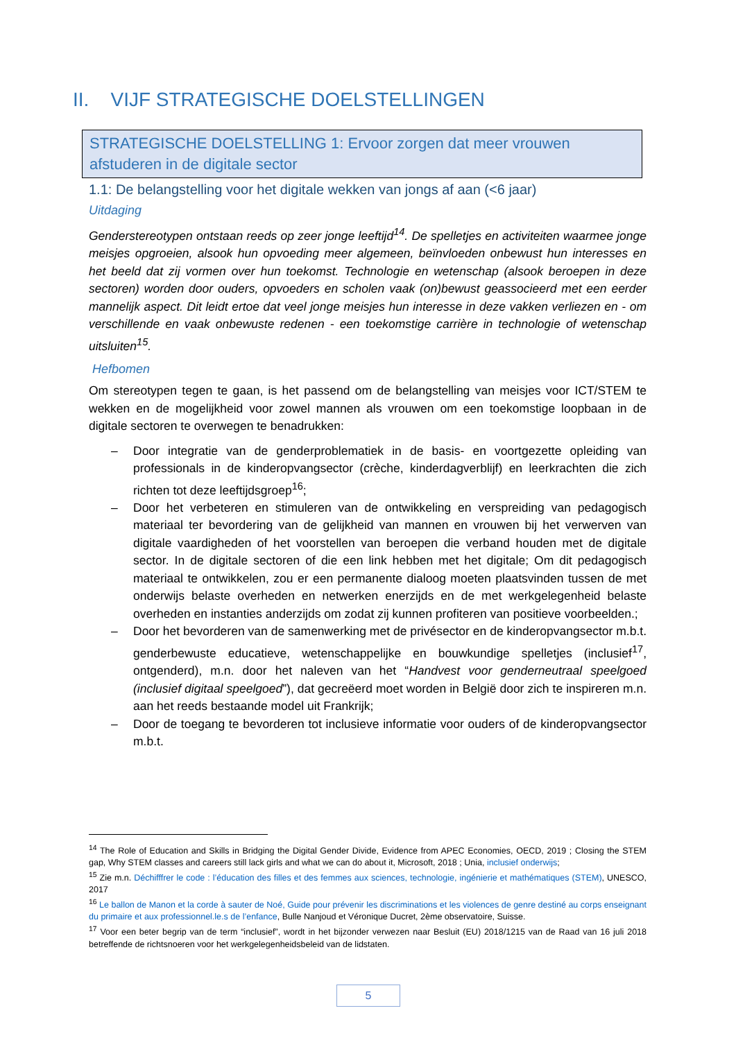II. VIJF STRATEGISCHE DOELSTELLINGEN
STRATEGISCHE DOELSTELLING 1: Ervoor zorgen dat meer vrouwen afstuderen in de digitale sector
1.1: De belangstelling voor het digitale wekken van jongs af aan (<6 jaar)
Uitdaging
Genderstereotypen ontstaan reeds op zeer jonge leeftijd<sup>14</sup>. De spelletjes en activiteiten waarmee jonge meisjes opgroeien, alsook hun opvoeding meer algemeen, beïnvloeden onbewust hun interesses en het beeld dat zij vormen over hun toekomst. Technologie en wetenschap (alsook beroepen in deze sectoren) worden door ouders, opvoeders en scholen vaak (on)bewust geassocieerd met een eerder mannelijk aspect. Dit leidt ertoe dat veel jonge meisjes hun interesse in deze vakken verliezen en - om verschillende en vaak onbewuste redenen - een toekomstige carrière in technologie of wetenschap uitsluiten<sup>15</sup>.
Hefbomen
Om stereotypen tegen te gaan, is het passend om de belangstelling van meisjes voor ICT/STEM te wekken en de mogelijkheid voor zowel mannen als vrouwen om een toekomstige loopbaan in de digitale sectoren te overwegen te benadrukken:
– Door integratie van de genderproblematiek in de basis- en voortgezette opleiding van professionals in de kinderopvangsector (crèche, kinderdagverblijf) en leerkrachten die zich richten tot deze leeftijdsgroep<sup>16</sup>;
– Door het verbeteren en stimuleren van de ontwikkeling en verspreiding van pedagogisch materiaal ter bevordering van de gelijkheid van mannen en vrouwen bij het verwerven van digitale vaardigheden of het voorstellen van beroepen die verband houden met de digitale sector. In de digitale sectoren of die een link hebben met het digitale; Om dit pedagogisch materiaal te ontwikkelen, zou er een permanente dialoog moeten plaatsvinden tussen de met onderwijs belaste overheden en netwerken enerzijds en de met werkgelegenheid belaste overheden en instanties anderzijds om zodat zij kunnen profiteren van positieve voorbeelden.;
– Door het bevorderen van de samenwerking met de privésector en de kinderopvangsector m.b.t. genderbewuste educatieve, wetenschappelijke en bouwkundige spelletjes (inclusief<sup>17</sup>, ontgenderd), m.n. door het naleven van het “Handvest voor genderneutraal speelgoed (inclusief digitaal speelgoed”), dat gecreëerd moet worden in België door zich te inspireren m.n. aan het reeds bestaande model uit Frankrijk;
– Door de toegang te bevorderen tot inclusieve informatie voor ouders of de kinderopvangsector m.b.t.
<sup>14</sup> The Role of Education and Skills in Bridging the Digital Gender Divide, Evidence from APEC Economies, OECD, 2019 ; Closing the STEM gap, Why STEM classes and careers still lack girls and what we can do about it, Microsoft, 2018 ; Unia, inclusief onderwijs;
<sup>15</sup> Zie m.n. Déchifffrer le code : l’éducation des filles et des femmes aux sciences, technologie, ingénierie et mathématiques (STEM), UNESCO, 2017
<sup>16</sup> Le ballon de Manon et la corde à sauter de Noé, Guide pour prévenir les discriminations et les violences de genre destiné au corps enseignant du primaire et aux professionnel.le.s de l’enfance, Bulle Nanjoud et Véronique Ducret, 2ème observatoire, Suisse.
<sup>17</sup> Voor een beter begrip van de term “inclusief”, wordt in het bijzonder verwezen naar Besluit (EU) 2018/1215 van de Raad van 16 juli 2018 betreffende de richtsnoeren voor het werkgelegenheidsbeleid van de lidstaten.
5